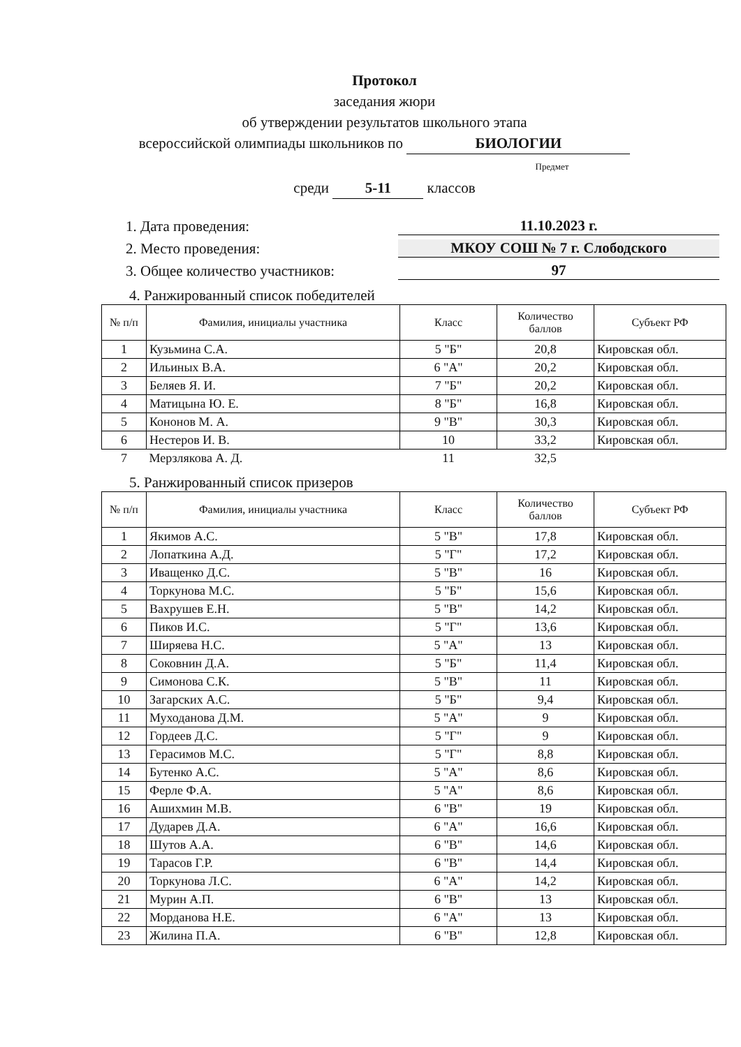Протокол
заседания жюри
об утверждении результатов школьного этапа
всероссийской олимпиады школьников по БИОЛОГИИ
Предмет
среди 5-11 классов
1. Дата проведения: 11.10.2023 г.
2. Место проведения: МКОУ СОШ № 7 г. Слободского
3. Общее количество участников: 97
4. Ранжированный список победителей
| № п/п | Фамилия, инициалы участника | Класс | Количество баллов | Субъект РФ |
| --- | --- | --- | --- | --- |
| 1 | Кузьмина С.А. | 5 "Б" | 20,8 | Кировская обл. |
| 2 | Ильиных В.А. | 6 "А" | 20,2 | Кировская обл. |
| 3 | Беляев Я. И. | 7 "Б" | 20,2 | Кировская обл. |
| 4 | Матицына Ю. Е. | 8 "Б" | 16,8 | Кировская обл. |
| 5 | Кононов М. А. | 9 "В" | 30,3 | Кировская обл. |
| 6 | Нестеров И. В. | 10 | 33,2 | Кировская обл. |
| 7 | Мерзлякова А. Д. | 11 | 32,5 | |
5. Ранжированный список призеров
| № п/п | Фамилия, инициалы участника | Класс | Количество баллов | Субъект РФ |
| --- | --- | --- | --- | --- |
| 1 | Якимов А.С. | 5 "В" | 17,8 | Кировская обл. |
| 2 | Лопаткина А.Д. | 5 "Г" | 17,2 | Кировская обл. |
| 3 | Иващенко Д.С. | 5 "В" | 16 | Кировская обл. |
| 4 | Торкунова М.С. | 5 "Б" | 15,6 | Кировская обл. |
| 5 | Вахрушев Е.Н. | 5 "В" | 14,2 | Кировская обл. |
| 6 | Пиков И.С. | 5 "Г" | 13,6 | Кировская обл. |
| 7 | Ширяева Н.С. | 5 "А" | 13 | Кировская обл. |
| 8 | Соковнин Д.А. | 5 "Б" | 11,4 | Кировская обл. |
| 9 | Симонова С.К. | 5 "В" | 11 | Кировская обл. |
| 10 | Загарских А.С. | 5 "Б" | 9,4 | Кировская обл. |
| 11 | Муходанова Д.М. | 5 "А" | 9 | Кировская обл. |
| 12 | Гордеев Д.С. | 5 "Г" | 9 | Кировская обл. |
| 13 | Герасимов М.С. | 5 "Г" | 8,8 | Кировская обл. |
| 14 | Бутенко А.С. | 5 "А" | 8,6 | Кировская обл. |
| 15 | Ферле Ф.А. | 5 "А" | 8,6 | Кировская обл. |
| 16 | Ашихмин М.В. | 6 "В" | 19 | Кировская обл. |
| 17 | Дударев Д.А. | 6 "А" | 16,6 | Кировская обл. |
| 18 | Шутов А.А. | 6 "В" | 14,6 | Кировская обл. |
| 19 | Тарасов Г.Р. | 6 "В" | 14,4 | Кировская обл. |
| 20 | Торкунова Л.С. | 6 "А" | 14,2 | Кировская обл. |
| 21 | Мурин А.П. | 6 "В" | 13 | Кировская обл. |
| 22 | Морданова Н.Е. | 6 "А" | 13 | Кировская обл. |
| 23 | Жилина П.А. | 6 "В" | 12,8 | Кировская обл. |